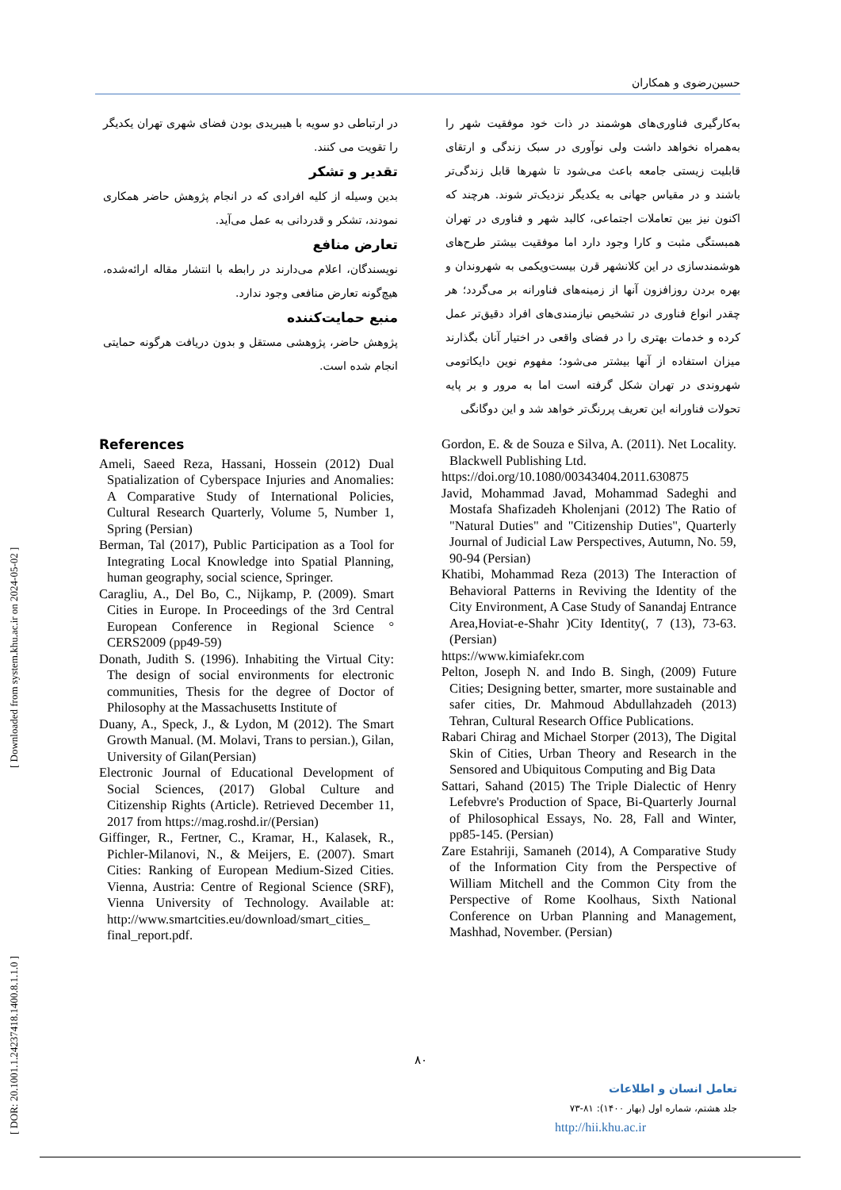حسین‌رضوی و همکاران
به‌کارگیری فناوری‌های هوشمند در ذات خود موفقیت شهر را به‌همراه نخواهد داشت ولی نوآوری در سبک زندگی و ارتقای قابلیت زیستی جامعه باعث می‌شود تا شهرها قابل زندگی‌تر باشند و در مقیاس جهانی به یکدیگر نزدیک‌تر شوند. هرچند که اکنون نیز بین تعاملات اجتماعی، کالبد شهر و فناوری در تهران همبستگی مثبت و کارا وجود دارد اما موفقیت بیشتر طرح‌های هوشمندسازی در این کلانشهر قرن بیست‌ویکمی به شهروندان و بهره بردن روزافزون آنها از زمینه‌های فناورانه بر می‌گردد؛ هر چقدر انواع فناوری در تشخیص نیازمندی‌های افراد دقیق‌تر عمل کرده و خدمات بهتری را در فضای واقعی در اختیار آنان بگذارند میزان استفاده از آنها بیشتر می‌شود؛ مفهوم نوین دایکاتومی شهروندی در تهران شکل گرفته است اما به مرور و بر پایه تحولات فناورانه این تعریف پررنگ‌تر خواهد شد و این دوگانگی
در ارتباطی دو سویه با هیبریدی بودن فضای شهری تهران یکدیگر را تقویت می کنند.
تقدیر و تشکر
بدین وسیله از کلیه افرادی که در انجام پژوهش حاضر همکاری نمودند، تشکر و قدردانی به عمل می‌آید.
تعارض منافع
نویسندگان، اعلام می‌دارند در رابطه با انتشار مقاله ارائه‌شده، هیچ‌گونه تعارض منافعی وجود ندارد.
منبع حمایت‌کننده
پژوهش حاضر، پژوهشی مستقل و بدون دریافت هرگونه حمایتی انجام شده است.
References
Ameli, Saeed Reza, Hassani, Hossein (2012) Dual Spatialization of Cyberspace Injuries and Anomalies: A Comparative Study of International Policies, Cultural Research Quarterly, Volume 5, Number 1, Spring (Persian)
Berman, Tal (2017), Public Participation as a Tool for Integrating Local Knowledge into Spatial Planning, human geography, social science, Springer.
Caragliu, A., Del Bo, C., Nijkamp, P. (2009). Smart Cities in Europe. In Proceedings of the 3rd Central European Conference in Regional Science ° CERS2009 (pp49-59)
Donath, Judith S. (1996). Inhabiting the Virtual City: The design of social environments for electronic communities, Thesis for the degree of Doctor of Philosophy at the Massachusetts Institute of
Duany, A., Speck, J., & Lydon, M (2012). The Smart Growth Manual. (M. Molavi, Trans to persian.), Gilan, University of Gilan(Persian)
Electronic Journal of Educational Development of Social Sciences, (2017) Global Culture and Citizenship Rights (Article). Retrieved December 11, 2017 from https://mag.roshd.ir/(Persian)
Giffinger, R., Fertner, C., Kramar, H., Kalasek, R., Pichler-Milanovi, N., & Meijers, E. (2007). Smart Cities: Ranking of European Medium-Sized Cities. Vienna, Austria: Centre of Regional Science (SRF), Vienna University of Technology. Available at: http://www.smartcities.eu/download/smart_cities_ final_report.pdf.
Gordon, E. & de Souza e Silva, A. (2011). Net Locality. Blackwell Publishing Ltd.
https://doi.org/10.1080/00343404.2011.630875
Javid, Mohammad Javad, Mohammad Sadeghi and Mostafa Shafizadeh Kholenjani (2012) The Ratio of "Natural Duties" and "Citizenship Duties", Quarterly Journal of Judicial Law Perspectives, Autumn, No. 59, 90-94 (Persian)
Khatibi, Mohammad Reza (2013) The Interaction of Behavioral Patterns in Reviving the Identity of the City Environment, A Case Study of Sanandaj Entrance Area,Hoviat-e-Shahr )City Identity(, 7 (13), 73-63. (Persian)
https://www.kimiafekr.com
Pelton, Joseph N. and Indo B. Singh, (2009) Future Cities; Designing better, smarter, more sustainable and safer cities, Dr. Mahmoud Abdullahzadeh (2013) Tehran, Cultural Research Office Publications.
Rabari Chirag and Michael Storper (2013), The Digital Skin of Cities, Urban Theory and Research in the Sensored and Ubiquitous Computing and Big Data
Sattari, Sahand (2015) The Triple Dialectic of Henry Lefebvre's Production of Space, Bi-Quarterly Journal of Philosophical Essays, No. 28, Fall and Winter, pp85-145. (Persian)
Zare Estahriji, Samaneh (2014), A Comparative Study of the Information City from the Perspective of William Mitchell and the Common City from the Perspective of Rome Koolhaus, Sixth National Conference on Urban Planning and Management, Mashhad, November. (Persian)
[ DOR: 20.1001.1.24237418.1400.8.1.1.0 ] [ Downloaded from system.khu.ac.ir on 2024-05-02 ]
۸۰
تعامل انسان و اطلاعات
جلد هشتم، شماره اول (بهار ۱۴۰۰): ۸۱-۷۳
http://hii.khu.ac.ir